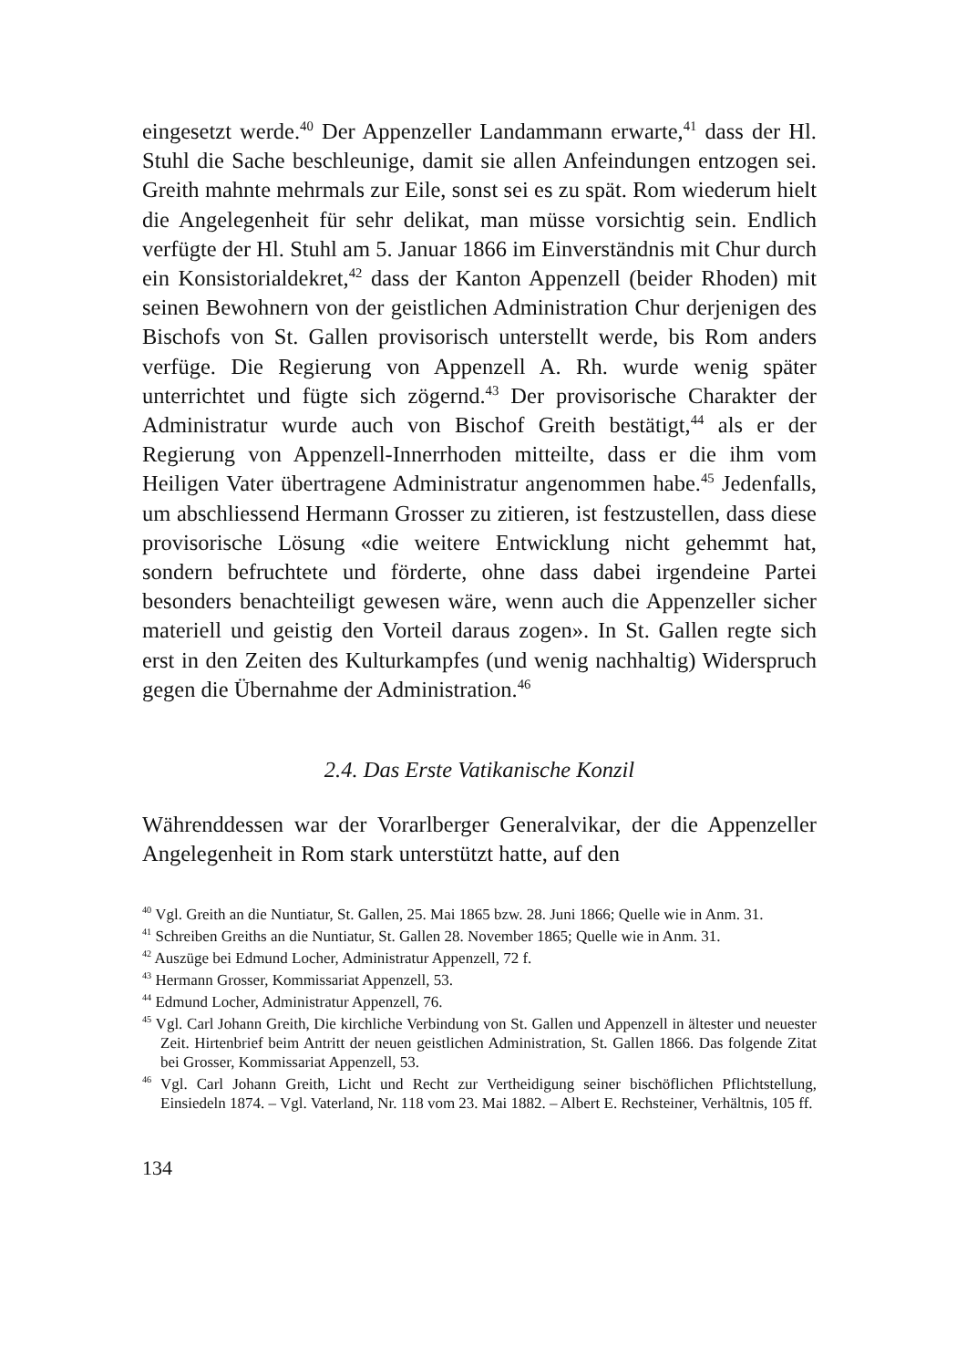eingesetzt werde.<sup>40</sup> Der Appenzeller Landammann erwarte,<sup>41</sup> dass der Hl. Stuhl die Sache beschleunige, damit sie allen Anfeindungen entzogen sei. Greith mahnte mehrmals zur Eile, sonst sei es zu spät. Rom wiederum hielt die Angelegenheit für sehr delikat, man müsse vorsichtig sein. Endlich verfügte der Hl. Stuhl am 5. Januar 1866 im Einverständnis mit Chur durch ein Konsistorialdekret,<sup>42</sup> dass der Kanton Appenzell (beider Rhoden) mit seinen Bewohnern von der geistlichen Administration Chur derjenigen des Bischofs von St. Gallen provisorisch unterstellt werde, bis Rom anders verfüge. Die Regierung von Appenzell A. Rh. wurde wenig später unterrichtet und fügte sich zögernd.<sup>43</sup> Der provisorische Charakter der Administratur wurde auch von Bischof Greith bestätigt,<sup>44</sup> als er der Regierung von Appenzell-Innerrhoden mitteilte, dass er die ihm vom Heiligen Vater übertragene Administratur angenommen habe.<sup>45</sup> Jedenfalls, um abschliessend Hermann Grosser zu zitieren, ist festzustellen, dass diese provisorische Lösung «die weitere Entwicklung nicht gehemmt hat, sondern befruchtete und förderte, ohne dass dabei irgendeine Partei besonders benachteiligt gewesen wäre, wenn auch die Appenzeller sicher materiell und geistig den Vorteil daraus zogen». In St. Gallen regte sich erst in den Zeiten des Kulturkampfes (und wenig nachhaltig) Widerspruch gegen die Übernahme der Administration.<sup>46</sup>
2.4. Das Erste Vatikanische Konzil
Währenddessen war der Vorarlberger Generalvikar, der die Appenzeller Angelegenheit in Rom stark unterstützt hatte, auf den
<sup>40</sup> Vgl. Greith an die Nuntiatur, St. Gallen, 25. Mai 1865 bzw. 28. Juni 1866; Quelle wie in Anm. 31.
<sup>41</sup> Schreiben Greiths an die Nuntiatur, St. Gallen 28. November 1865; Quelle wie in Anm. 31.
<sup>42</sup> Auszüge bei Edmund Locher, Administratur Appenzell, 72 f.
<sup>43</sup> Hermann Grosser, Kommissariat Appenzell, 53.
<sup>44</sup> Edmund Locher, Administratur Appenzell, 76.
<sup>45</sup> Vgl. Carl Johann Greith, Die kirchliche Verbindung von St. Gallen und Appenzell in ältester und neuester Zeit. Hirtenbrief beim Antritt der neuen geistlichen Administration, St. Gallen 1866. Das folgende Zitat bei Grosser, Kommissariat Appenzell, 53.
<sup>46</sup> Vgl. Carl Johann Greith, Licht und Recht zur Vertheidigung seiner bischöflichen Pflichtstellung, Einsiedeln 1874. – Vgl. Vaterland, Nr. 118 vom 23. Mai 1882. – Albert E. Rechsteiner, Verhältnis, 105 ff.
134